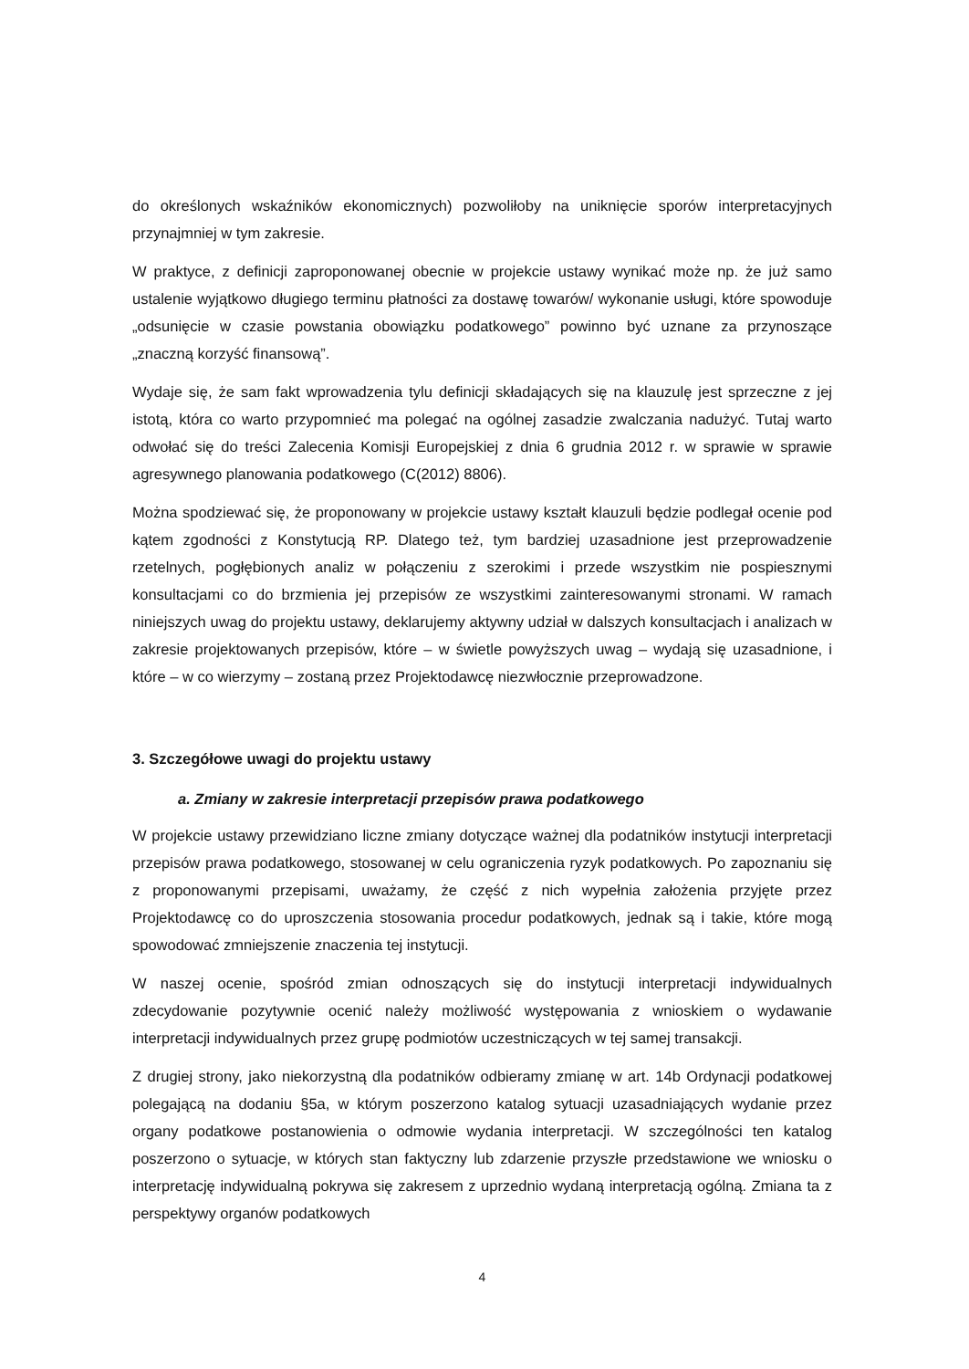do określonych wskaźników ekonomicznych) pozwoliłoby na uniknięcie sporów interpretacyjnych przynajmniej w tym zakresie.
W praktyce, z definicji zaproponowanej obecnie w projekcie ustawy wynikać może np. że już samo ustalenie wyjątkowo długiego terminu płatności za dostawę towarów/ wykonanie usługi, które spowoduje „odsunięcie w czasie powstania obowiązku podatkowego” powinno być uznane za przynoszące „znaczną korzyść finansową”.
Wydaje się, że sam fakt wprowadzenia tylu definicji składających się na klauzulę jest sprzeczne z jej istotą, która co warto przypomnieć ma polegać na ogólnej zasadzie zwalczania nadużyć. Tutaj warto odwołać się do treści Zalecenia Komisji Europejskiej z dnia 6 grudnia 2012 r. w sprawie w sprawie agresywnego planowania podatkowego (C(2012) 8806).
Można spodziewać się, że proponowany w projekcie ustawy kształt klauzuli będzie podlegał ocenie pod kątem zgodności z Konstytucją RP. Dlatego też, tym bardziej uzasadnione jest przeprowadzenie rzetelnych, pogłębionych analiz w połączeniu z szerokimi i przede wszystkim nie pospiesznymi konsultacjami co do brzmienia jej przepisów ze wszystkimi zainteresowanymi stronami. W ramach niniejszych uwag do projektu ustawy, deklarujemy aktywny udział w dalszych konsultacjach i analizach w zakresie projektowanych przepisów, które – w świetle powyższych uwag – wydają się uzasadnione, i które – w co wierzymy – zostaną przez Projektodawcę niezwłocznie przeprowadzone.
3. Szczegółowe uwagi do projektu ustawy
a. Zmiany w zakresie interpretacji przepisów prawa podatkowego
W projekcie ustawy przewidziano liczne zmiany dotyczące ważnej dla podatników instytucji interpretacji przepisów prawa podatkowego, stosowanej w celu ograniczenia ryzyk podatkowych. Po zapoznaniu się z proponowanymi przepisami, uważamy, że część z nich wypełnia założenia przyjęte przez Projektodawcę co do uproszczenia stosowania procedur podatkowych, jednak są i takie, które mogą spowodować zmniejszenie znaczenia tej instytucji.
W naszej ocenie, spośród zmian odnoszących się do instytucji interpretacji indywidualnych zdecydowanie pozytywnie ocenić należy możliwość występowania z wnioskiem o wydawanie interpretacji indywidualnych przez grupę podmiotów uczestniczących w tej samej transakcji.
Z drugiej strony, jako niekorzystną dla podatników odbieramy zmianę w art. 14b Ordynacji podatkowej polegającą na dodaniu §5a, w którym poszerzono katalog sytuacji uzasadniających wydanie przez organy podatkowe postanowienia o odmowie wydania interpretacji. W szczególności ten katalog poszerzono o sytuacje, w których stan faktyczny lub zdarzenie przyszłe przedstawione we wniosku o interpretację indywidualną pokrywa się zakresem z uprzednio wydaną interpretacją ogólną. Zmiana ta z perspektywy organów podatkowych
4